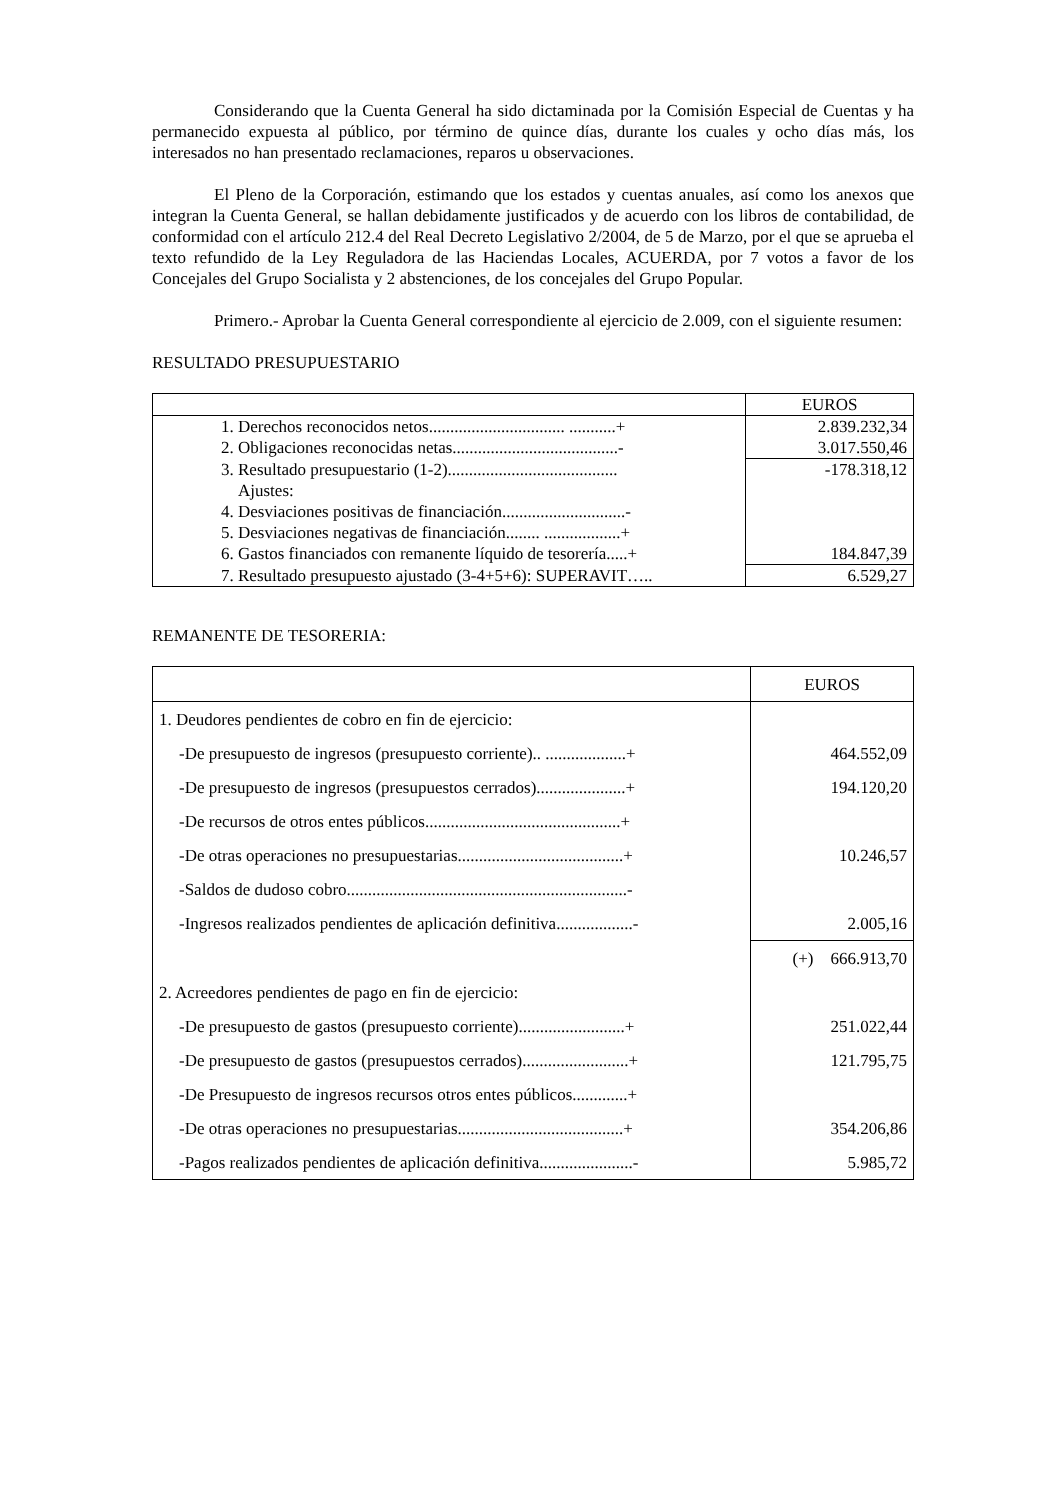Considerando que la Cuenta General ha sido dictaminada por la Comisión Especial de Cuentas y ha permanecido expuesta al público, por término de quince días, durante los cuales y ocho días más, los interesados no han presentado reclamaciones, reparos u observaciones.
El Pleno de la Corporación, estimando que los estados y cuentas anuales, así como los anexos que integran la Cuenta General, se hallan debidamente justificados y de acuerdo con los libros de contabilidad, de conformidad con el artículo 212.4 del Real Decreto Legislativo 2/2004, de 5 de Marzo, por el que se aprueba el texto refundido de la Ley Reguladora de las Haciendas Locales, ACUERDA, por 7 votos a favor de los Concejales del Grupo Socialista y 2 abstenciones, de los concejales del Grupo Popular.
Primero.- Aprobar la Cuenta General correspondiente al ejercicio de 2.009, con el siguiente resumen:
RESULTADO PRESUPUESTARIO
| | EUROS |
| --- | --- |
| 1. Derechos reconocidos netos................................ ...........+ | 2.839.232,34 |
| 2. Obligaciones reconocidas netas.......................................- | 3.017.550,46 |
| 3. Resultado presupuestario (1-2)........................................ | -178.318,12 |
| Ajustes: | |
| 4. Desviaciones positivas de financiación.............................- | |
| 5. Desviaciones negativas de financiación........ ..................+ | |
| 6. Gastos financiados con remanente líquido de tesorería.....+ | 184.847,39 |
| 7. Resultado presupuesto ajustado (3-4+5+6): SUPERAVIT….. | 6.529,27 |
REMANENTE DE TESORERIA:
| | EUROS |
| --- | --- |
| 1. Deudores pendientes de cobro en fin de ejercicio: | |
| -De presupuesto de ingresos (presupuesto corriente).. ...................+ | 464.552,09 |
| -De presupuesto de ingresos (presupuestos cerrados).....................+ | 194.120,20 |
| -De recursos de otros entes públicos..............................................+ | |
| -De otras operaciones no presupuestarias.......................................+ | 10.246,57 |
| -Saldos de dudoso cobro..................................................................- | |
| -Ingresos realizados pendientes de aplicación definitiva..................- | 2.005,16 |
| | (+) 666.913,70 |
| 2. Acreedores pendientes de pago en fin de ejercicio: | |
| -De presupuesto de gastos (presupuesto corriente).........................+ | 251.022,44 |
| -De presupuesto de gastos (presupuestos cerrados).........................+ | 121.795,75 |
| -De Presupuesto de ingresos recursos otros entes públicos.............+ | |
| -De otras operaciones no presupuestarias.......................................+ | 354.206,86 |
| -Pagos realizados pendientes de aplicación definitiva......................- | 5.985,72 |